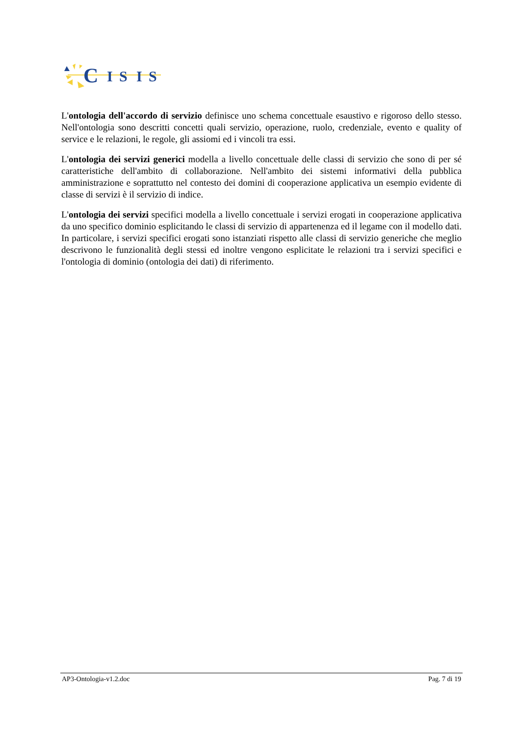C
I
S
I
S
L'ontologia dell'accordo di servizio definisce uno schema concettuale esaustivo e rigoroso dello stesso. Nell'ontologia sono descritti concetti quali servizio, operazione, ruolo, credenziale, evento e quality of service e le relazioni, le regole, gli assiomi ed i vincoli tra essi.
L'ontologia dei servizi generici modella a livello concettuale delle classi di servizio che sono di per sé caratteristiche dell'ambito di collaborazione. Nell'ambito dei sistemi informativi della pubblica amministrazione e soprattutto nel contesto dei domini di cooperazione applicativa un esempio evidente di classe di servizi è il servizio di indice.
L'ontologia dei servizi specifici modella a livello concettuale i servizi erogati in cooperazione applicativa da uno specifico dominio esplicitando le classi di servizio di appartenenza ed il legame con il modello dati. In particolare, i servizi specifici erogati sono istanziati rispetto alle classi di servizio generiche che meglio descrivono le funzionalità degli stessi ed inoltre vengono esplicitate le relazioni tra i servizi specifici e l'ontologia di dominio (ontologia dei dati) di riferimento.
AP3-Ontologia-v1.2.doc Pag. 7 di 19